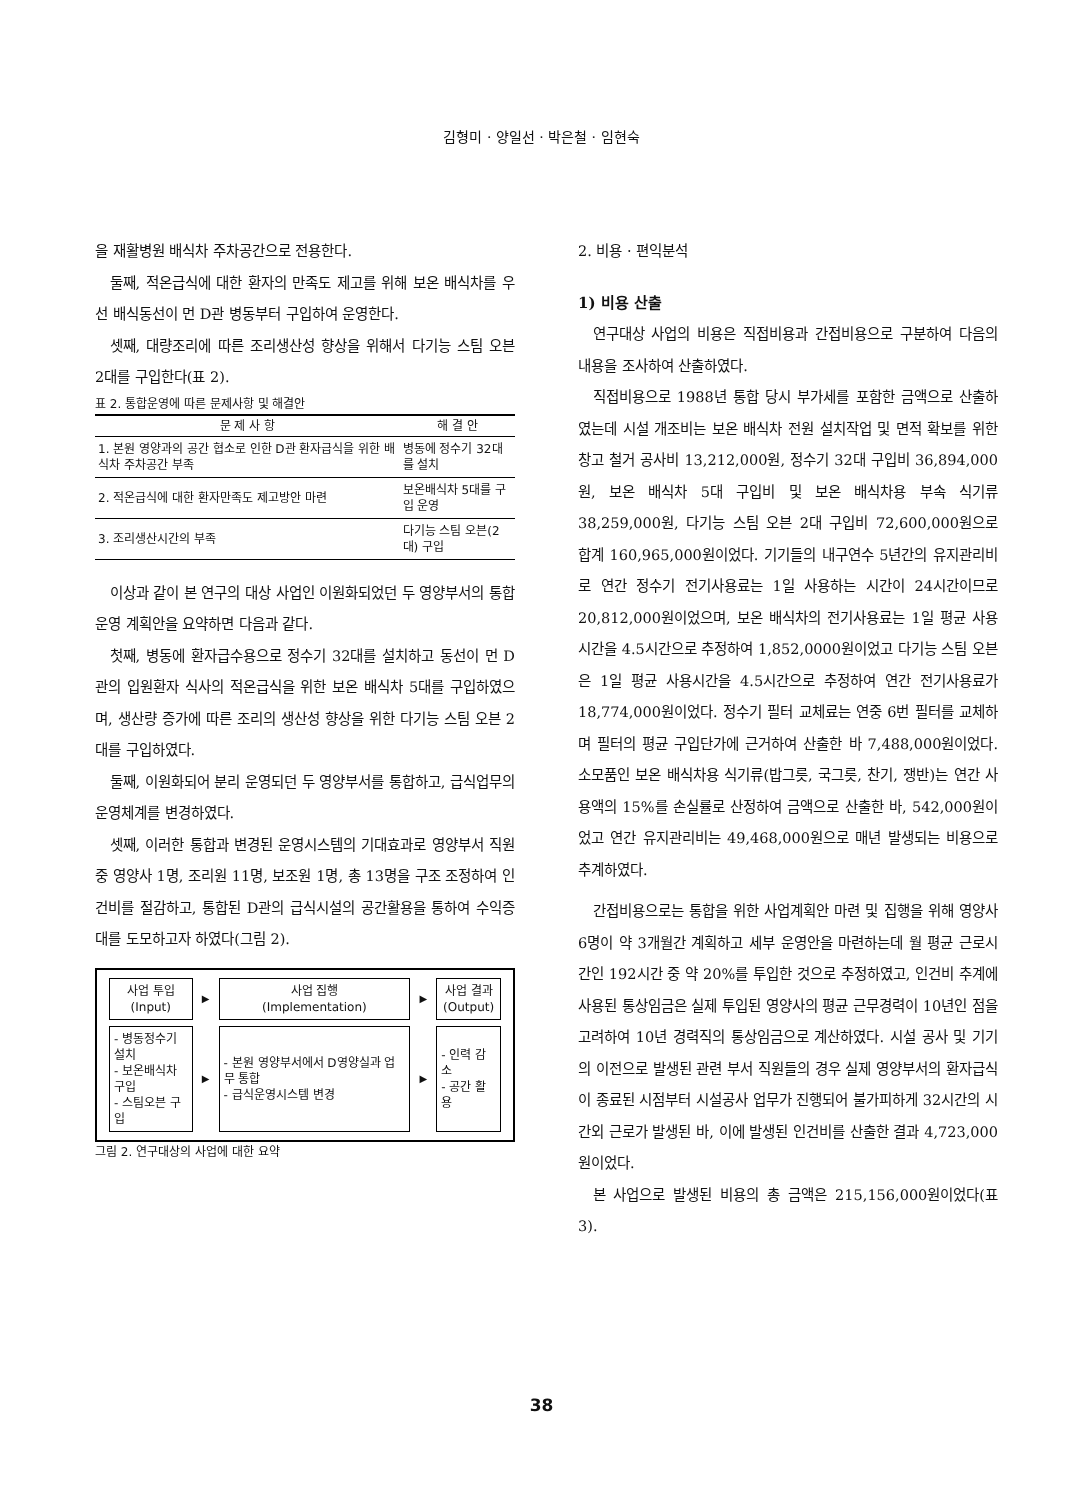김형미 · 양일선 · 박은철 · 임현숙
을 재활병원 배식차 주차공간으로 전용한다.
둘째, 적온급식에 대한 환자의 만족도 제고를 위해 보온 배식차를 우선 배식동선이 먼 D관 병동부터 구입하여 운영한다.
셋째, 대량조리에 따른 조리생산성 향상을 위해서 다기능 스팀 오븐 2대를 구입한다(표 2).
표 2. 통합운영에 따른 문제사항 및 해결안
| 문 제 사 항 | 해 결 안 |
| --- | --- |
| 1. 본원 영양과의 공간 협소로 인한 D관 환자급식을 위한 배식차 주차공간 부족 | 병동에 정수기 32대를 설치 |
| 2. 적온급식에 대한 환자만족도 제고방안 마련 | 보온배식차 5대를 구입 운영 |
| 3. 조리생산시간의 부족 | 다기능 스팀 오븐(2대) 구입 |
이상과 같이 본 연구의 대상 사업인 이원화되었던 두 영양부서의 통합운영 계획안을 요약하면 다음과 같다.
첫째, 병동에 환자급수용으로 정수기 32대를 설치하고 동선이 먼 D관의 입원환자 식사의 적온급식을 위한 보온 배식차 5대를 구입하였으며, 생산량 증가에 따른 조리의 생산성 향상을 위한 다기능 스팀 오븐 2대를 구입하였다.
둘째, 이원화되어 분리 운영되던 두 영양부서를 통합하고, 급식업무의 운영체계를 변경하였다.
셋째, 이러한 통합과 변경된 운영시스템의 기대효과로 영양부서 직원 중 영양사 1명, 조리원 11명, 보조원 1명, 총 13명을 구조 조정하여 인건비를 절감하고, 통합된 D관의 급식시설의 공간활용을 통하여 수익증대를 도모하고자 하였다(그림 2).
| 사업 투입 (Input) | ▶ | 사업 집행 (Implementation) | ▶ | 사업 결과 (Output) |
| - 병동정수기설치 - 보온배식차구입 - 스팀오븐 구입 | ▶ | - 본원 영양부서에서 D영양실과 업무 통합 - 급식운영시스템 변경 | ▶ | - 인력 감소 - 공간 활용 |
그림 2. 연구대상의 사업에 대한 요약
2. 비용 · 편익분석
1) 비용 산출
연구대상 사업의 비용은 직접비용과 간접비용으로 구분하여 다음의 내용을 조사하여 산출하였다.
직접비용으로 1988년 통합 당시 부가세를 포함한 금액으로 산출하였는데 시설 개조비는 보온 배식차 전원 설치작업 및 면적 확보를 위한 창고 철거 공사비 13,212,000원, 정수기 32대 구입비 36,894,000원, 보온 배식차 5대 구입비 및 보온 배식차용 부속 식기류 38,259,000원, 다기능 스팀 오븐 2대 구입비 72,600,000원으로 합계 160,965,000원이었다. 기기들의 내구연수 5년간의 유지관리비로 연간 정수기 전기사용료는 1일 사용하는 시간이 24시간이므로 20,812,000원이었으며, 보온 배식차의 전기사용료는 1일 평균 사용시간을 4.5시간으로 추정하여 1,852,0000원이었고 다기능 스팀 오븐은 1일 평균 사용시간을 4.5시간으로 추정하여 연간 전기사용료가 18,774,000원이었다. 정수기 필터 교체료는 연중 6번 필터를 교체하며 필터의 평균 구입단가에 근거하여 산출한 바 7,488,000원이었다. 소모품인 보온 배식차용 식기류(밥그릇, 국그릇, 찬기, 쟁반)는 연간 사용액의 15%를 손실률로 산정하여 금액으로 산출한 바, 542,000원이었고 연간 유지관리비는 49,468,000원으로 매년 발생되는 비용으로 추계하였다.
간접비용으로는 통합을 위한 사업계획안 마련 및 집행을 위해 영양사 6명이 약 3개월간 계획하고 세부 운영안을 마련하는데 월 평균 근로시간인 192시간 중 약 20%를 투입한 것으로 추정하였고, 인건비 추계에 사용된 통상임금은 실제 투입된 영양사의 평균 근무경력이 10년인 점을 고려하여 10년 경력직의 통상임금으로 계산하였다. 시설 공사 및 기기의 이전으로 발생된 관련 부서 직원들의 경우 실제 영양부서의 환자급식이 종료된 시점부터 시설공사 업무가 진행되어 불가피하게 32시간의 시간외 근로가 발생된 바, 이에 발생된 인건비를 산출한 결과 4,723,000원이었다.
본 사업으로 발생된 비용의 총 금액은 215,156,000원이었다(표 3).
38